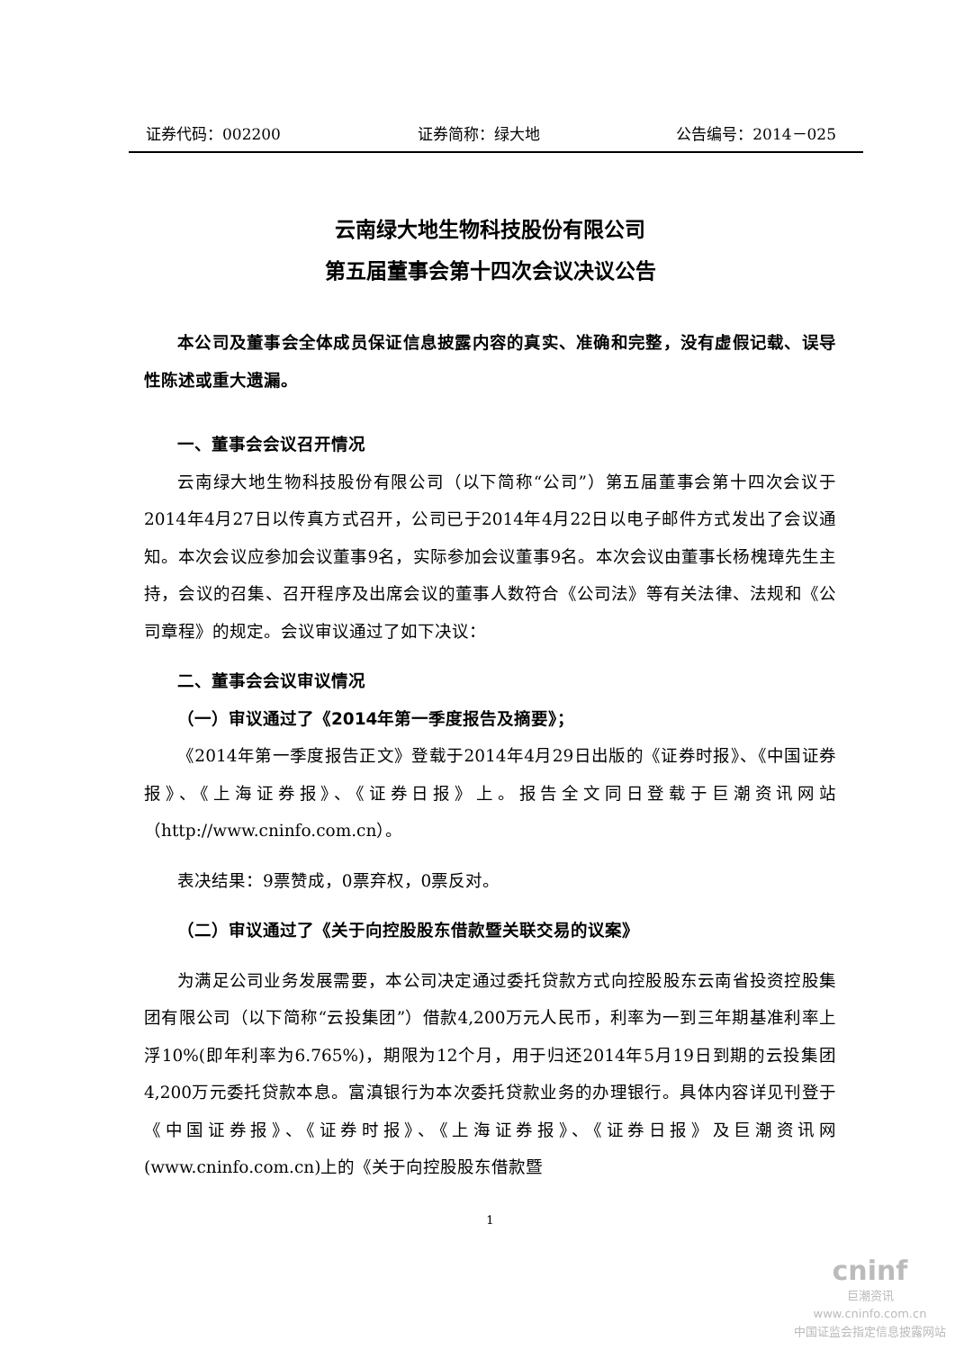证券代码：002200 证券简称：绿大地 公告编号：2014－025
云南绿大地生物科技股份有限公司
第五届董事会第十四次会议决议公告
本公司及董事会全体成员保证信息披露内容的真实、准确和完整，没有虚假记载、误导性陈述或重大遗漏。
一、董事会会议召开情况
云南绿大地生物科技股份有限公司（以下简称“公司”）第五届董事会第十四次会议于2014年4月27日以传真方式召开，公司已于2014年4月22日以电子邮件方式发出了会议通知。本次会议应参加会议董事9名，实际参加会议董事9名。本次会议由董事长杨槐璋先生主持，会议的召集、召开程序及出席会议的董事人数符合《公司法》等有关法律、法规和《公司章程》的规定。会议审议通过了如下决议：
二、董事会会议审议情况
（一）审议通过了《2014年第一季度报告及摘要》；
《2014年第一季度报告正文》登载于2014年4月29日出版的《证券时报》、《中国证券报》、《上海证券报》、《证券日报》上。报告全文同日登载于巨潮资讯网站（http://www.cninfo.com.cn）。
表决结果：9票赞成，0票弃权，0票反对。
（二）审议通过了《关于向控股股东借款暨关联交易的议案》
为满足公司业务发展需要，本公司决定通过委托贷款方式向控股股东云南省投资控股集团有限公司（以下简称“云投集团”）借款4,200万元人民币，利率为一到三年期基准利率上浮10%(即年利率为6.765%)，期限为12个月，用于归还2014年5月19日到期的云投集团4,200万元委托贷款本息。富滇银行为本次委托贷款业务的办理银行。具体内容详见刊登于《中国证券报》、《证券时报》、《上海证券报》、《证券日报》及巨潮资讯网(www.cninfo.com.cn)上的《关于向控股股东借款暨
1
cninf
巨潮资讯
www.cninfo.com.cn
中国证监会指定信息披露网站